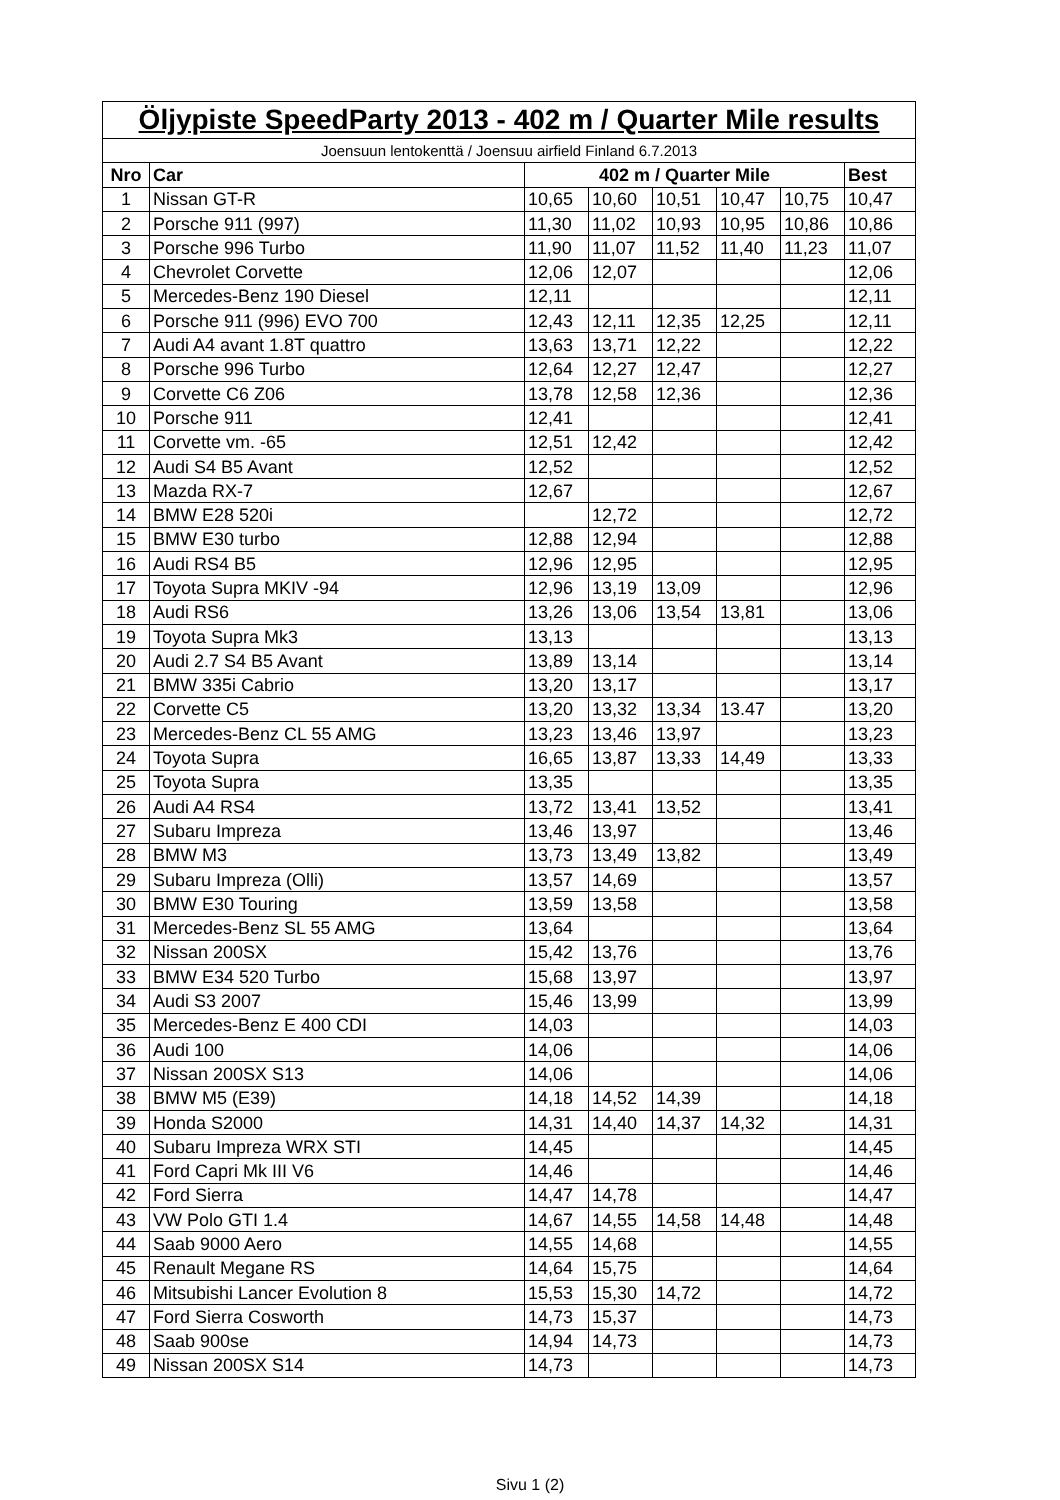| Öljypiste SpeedParty 2013 - 402 m / Quarter Mile results | | | | | | | |
| --- | --- | --- | --- | --- | --- | --- | --- |
| Joensuun lentokenttä / Joensuu airfield Finland 6.7.2013 | | | | | | | |
| Nro | Car | 402 m / Quarter Mile | | | | | Best |
| 1 | Nissan GT-R | 10,65 | 10,60 | 10,51 | 10,47 | 10,75 | 10,47 |
| 2 | Porsche 911 (997) | 11,30 | 11,02 | 10,93 | 10,95 | 10,86 | 10,86 |
| 3 | Porsche 996 Turbo | 11,90 | 11,07 | 11,52 | 11,40 | 11,23 | 11,07 |
| 4 | Chevrolet Corvette | 12,06 | 12,07 | | | | 12,06 |
| 5 | Mercedes-Benz 190 Diesel | 12,11 | | | | | 12,11 |
| 6 | Porsche 911 (996) EVO 700 | 12,43 | 12,11 | 12,35 | 12,25 | | 12,11 |
| 7 | Audi A4 avant 1.8T quattro | 13,63 | 13,71 | 12,22 | | | 12,22 |
| 8 | Porsche 996 Turbo | 12,64 | 12,27 | 12,47 | | | 12,27 |
| 9 | Corvette C6 Z06 | 13,78 | 12,58 | 12,36 | | | 12,36 |
| 10 | Porsche 911 | 12,41 | | | | | 12,41 |
| 11 | Corvette vm. -65 | 12,51 | 12,42 | | | | 12,42 |
| 12 | Audi S4 B5 Avant | 12,52 | | | | | 12,52 |
| 13 | Mazda RX-7 | 12,67 | | | | | 12,67 |
| 14 | BMW E28 520i | | 12,72 | | | | 12,72 |
| 15 | BMW E30 turbo | 12,88 | 12,94 | | | | 12,88 |
| 16 | Audi RS4 B5 | 12,96 | 12,95 | | | | 12,95 |
| 17 | Toyota Supra MKIV -94 | 12,96 | 13,19 | 13,09 | | | 12,96 |
| 18 | Audi RS6 | 13,26 | 13,06 | 13,54 | 13,81 | | 13,06 |
| 19 | Toyota Supra Mk3 | 13,13 | | | | | 13,13 |
| 20 | Audi 2.7 S4 B5 Avant | 13,89 | 13,14 | | | | 13,14 |
| 21 | BMW 335i Cabrio | 13,20 | 13,17 | | | | 13,17 |
| 22 | Corvette C5 | 13,20 | 13,32 | 13,34 | 13.47 | | 13,20 |
| 23 | Mercedes-Benz CL 55 AMG | 13,23 | 13,46 | 13,97 | | | 13,23 |
| 24 | Toyota Supra | 16,65 | 13,87 | 13,33 | 14,49 | | 13,33 |
| 25 | Toyota Supra | 13,35 | | | | | 13,35 |
| 26 | Audi A4 RS4 | 13,72 | 13,41 | 13,52 | | | 13,41 |
| 27 | Subaru Impreza | 13,46 | 13,97 | | | | 13,46 |
| 28 | BMW M3 | 13,73 | 13,49 | 13,82 | | | 13,49 |
| 29 | Subaru Impreza (Olli) | 13,57 | 14,69 | | | | 13,57 |
| 30 | BMW E30 Touring | 13,59 | 13,58 | | | | 13,58 |
| 31 | Mercedes-Benz SL 55 AMG | 13,64 | | | | | 13,64 |
| 32 | Nissan 200SX | 15,42 | 13,76 | | | | 13,76 |
| 33 | BMW E34 520 Turbo | 15,68 | 13,97 | | | | 13,97 |
| 34 | Audi S3 2007 | 15,46 | 13,99 | | | | 13,99 |
| 35 | Mercedes-Benz E 400 CDI | 14,03 | | | | | 14,03 |
| 36 | Audi 100 | 14,06 | | | | | 14,06 |
| 37 | Nissan 200SX S13 | 14,06 | | | | | 14,06 |
| 38 | BMW M5 (E39) | 14,18 | 14,52 | 14,39 | | | 14,18 |
| 39 | Honda S2000 | 14,31 | 14,40 | 14,37 | 14,32 | | 14,31 |
| 40 | Subaru Impreza WRX STI | 14,45 | | | | | 14,45 |
| 41 | Ford Capri Mk III V6 | 14,46 | | | | | 14,46 |
| 42 | Ford Sierra | 14,47 | 14,78 | | | | 14,47 |
| 43 | VW Polo GTI 1.4 | 14,67 | 14,55 | 14,58 | 14,48 | | 14,48 |
| 44 | Saab 9000 Aero | 14,55 | 14,68 | | | | 14,55 |
| 45 | Renault Megane RS | 14,64 | 15,75 | | | | 14,64 |
| 46 | Mitsubishi Lancer Evolution 8 | 15,53 | 15,30 | 14,72 | | | 14,72 |
| 47 | Ford Sierra Cosworth | 14,73 | 15,37 | | | | 14,73 |
| 48 | Saab 900se | 14,94 | 14,73 | | | | 14,73 |
| 49 | Nissan 200SX S14 | 14,73 | | | | | 14,73 |
Sivu 1 (2)